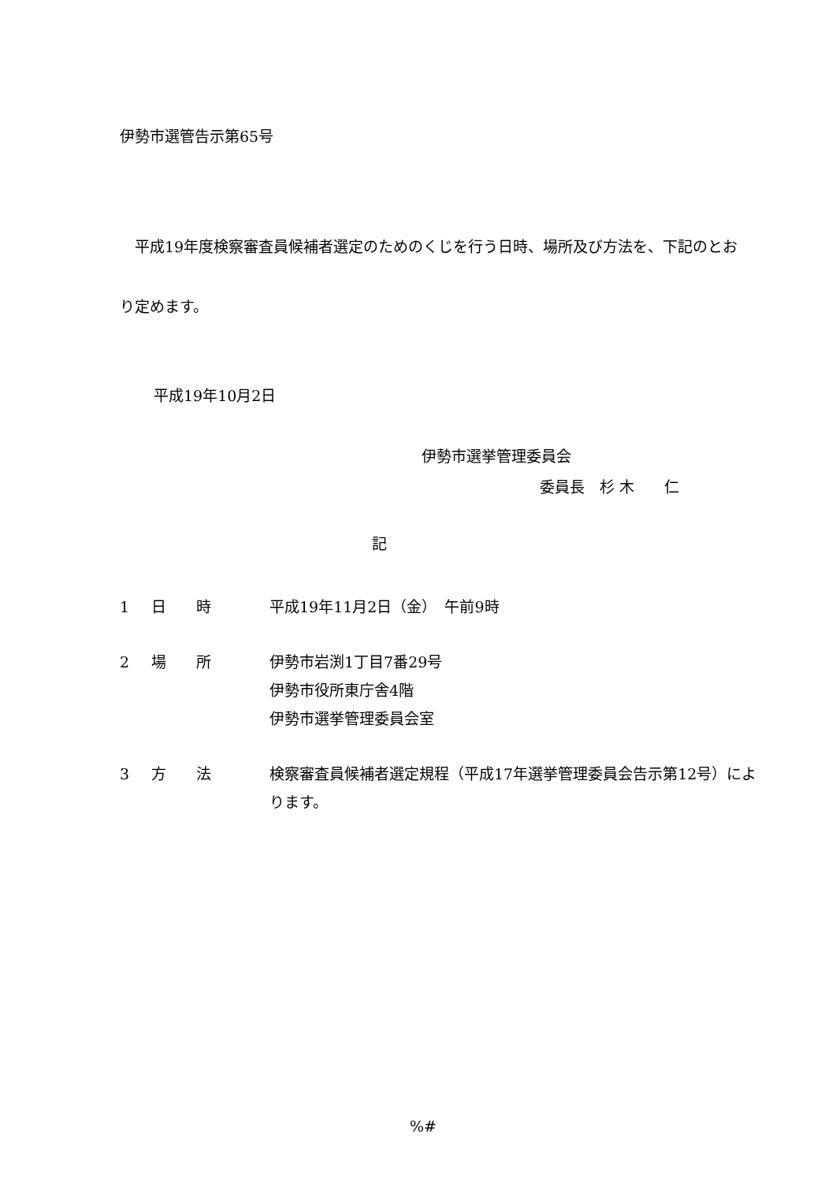伊勢市選管告示第65号
　平成19年度検察審査員候補者選定のためのくじを行う日時、場所及び方法を、下記のとおり定めます。
平成19年10月2日
伊勢市選挙管理委員会
委員長　杉 木　　仁
記
| 1 | 日 時 | 平成19年11月2日（金） 午前9時 |
| 2 | 場 所 | 伊勢市岩渕1丁目7番29号 伊勢市役所東庁舎4階 伊勢市選挙管理委員会室 |
| 3 | 方 法 | 検察審査員候補者選定規程（平成17年選挙管理委員会告示第12号）によります。 |
%#